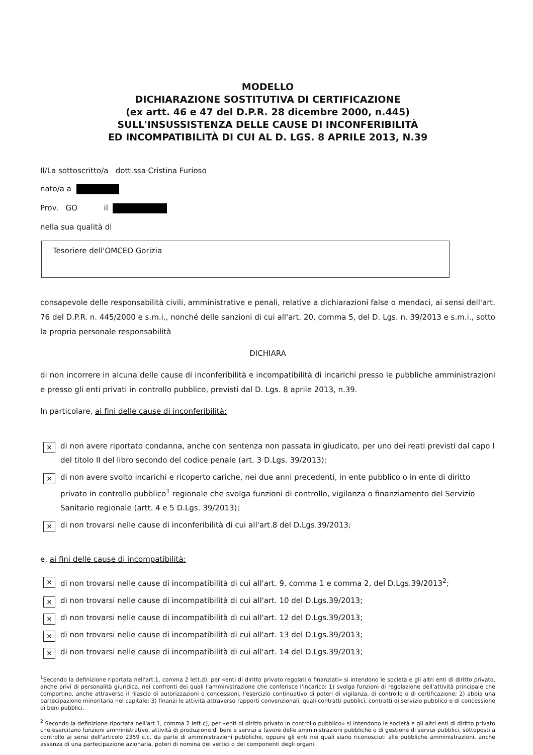MODELLO
DICHIARAZIONE SOSTITUTIVA DI CERTIFICAZIONE
(ex artt. 46 e 47 del D.P.R. 28 dicembre 2000, n.445)
SULL'INSUSSISTENZA DELLE CAUSE DI INCONFERIBILITÀ
ED INCOMPATIBILITÀ DI CUI AL D. LGS. 8 APRILE 2013, N.39
Il/La sottoscritto/a dott.ssa Cristina Furioso
nato/a a
Prov. GO il
nella sua qualità di
Tesoriere dell'OMCEO Gorizia
consapevole delle responsabilità civili, amministrative e penali, relative a dichiarazioni false o mendaci, ai sensi dell'art. 76 del D.P.R. n. 445/2000 e s.m.i., nonché delle sanzioni di cui all'art. 20, comma 5, del D. Lgs. n. 39/2013 e s.m.i., sotto la propria personale responsabilità
DICHIARA
di non incorrere in alcuna delle cause di inconferibilità e incompatibilità di incarichi presso le pubbliche amministrazioni e presso gli enti privati in controllo pubblico, previsti dal D. Lgs. 8 aprile 2013, n.39.
In particolare, ai fini delle cause di inconferibilità:
✕
di non avere riportato condanna, anche con sentenza non passata in giudicato, per uno dei reati previsti dal capo I del titolo II del libro secondo del codice penale (art. 3 D.Lgs. 39/2013);
✕
di non avere svolto incarichi e ricoperto cariche, nei due anni precedenti, in ente pubblico o in ente di diritto privato in controllo pubblico<sup>1</sup> regionale che svolga funzioni di controllo, vigilanza o finanziamento del Servizio Sanitario regionale (artt. 4 e 5 D.Lgs. 39/2013);
✕
di non trovarsi nelle cause di inconferibilità di cui all'art.8 del D.Lgs.39/2013;
e, ai fini delle cause di incompatibilità:
✕
di non trovarsi nelle cause di incompatibilità di cui all'art. 9, comma 1 e comma 2, del D.Lgs.39/2013<sup>2</sup>;
✕
di non trovarsi nelle cause di incompatibilità di cui all'art. 10 del D.Lgs.39/2013;
✕
di non trovarsi nelle cause di incompatibilità di cui all'art. 12 del D.Lgs.39/2013;
✕
di non trovarsi nelle cause di incompatibilità di cui all'art. 13 del D.Lgs.39/2013;
✕
di non trovarsi nelle cause di incompatibilità di cui all'art. 14 del D.Lgs.39/2013;
<sup>1</sup> Secondo la definizione riportata nell'art.1, comma 2 lett.d), per «enti di diritto privato regolati o finanziati» si intendono le società e gli altri enti di diritto privato, anche privi di personalità giuridica, nei confronti dei quali l'amministrazione che conferisce l'incarico: 1) svolga funzioni di regolazione dell'attività principale che comportino, anche attraverso il rilascio di autorizzazioni o concessioni, l'esercizio continuativo di poteri di vigilanza, di controllo o di certificazione; 2) abbia una partecipazione minoritaria nel capitale; 3) finanzi le attività attraverso rapporti convenzionali, quali contratti pubblici, contratti di servizio pubblico e di concessione di beni pubblici.
<sup>2</sup> Secondo la definizione riportata nell'art.1, comma 2 lett.c), per «enti di diritto privato in controllo pubblico» si intendono le società e gli altri enti di diritto privato che esercitano funzioni amministrative, attività di produzione di beni e servizi a favore delle amministrazioni pubbliche o di gestione di servizi pubblici, sottoposti a controllo ai sensi dell'articolo 2359 c.c. da parte di amministrazioni pubbliche, oppure gli enti nei quali siano riconosciuti alle pubbliche amministrazioni, anche assenza di una partecipazione azionaria, poteri di nomina dei vertici o dei componenti degli organi.